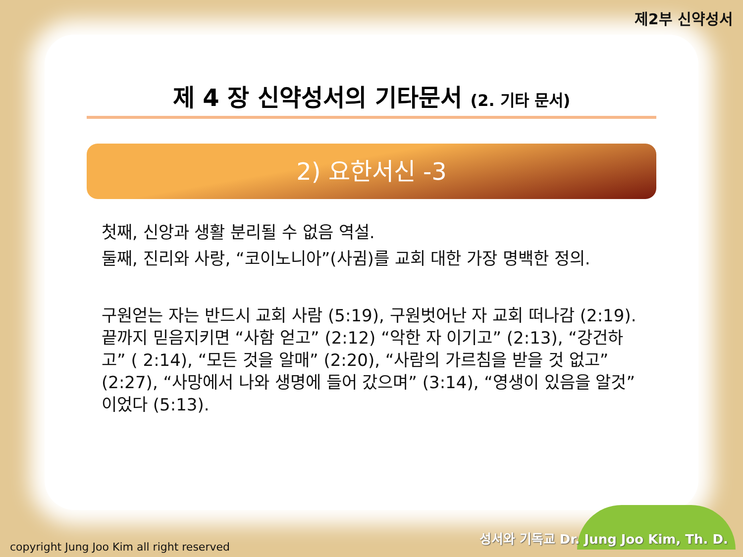제2부 신약성서
제 4 장 신약성서의 기타문서 (2. 기타 문서)
2) 요한서신 -3
첫째, 신앙과 생활 분리될 수 없음 역설.
둘째, 진리와 사랑, “코이노니아”(사귐)를 교회 대한 가장 명백한 정의.
구원얻는 자는 반드시 교회 사람 (5:19), 구원벗어난 자 교회 떠나감 (2:19). 끝까지 믿음지키면 “사함 얻고” (2:12) “악한 자 이기고” (2:13), “강건하고” ( 2:14), “모든 것을 알매” (2:20), “사람의 가르침을 받을 것 없고” (2:27), “사망에서 나와 생명에 들어 갔으며” (3:14), “영생이 있음을 알것”이었다 (5:13).
성서와 기독교 Dr. Jung Joo Kim, Th. D.
copyright Jung Joo Kim all right reserved